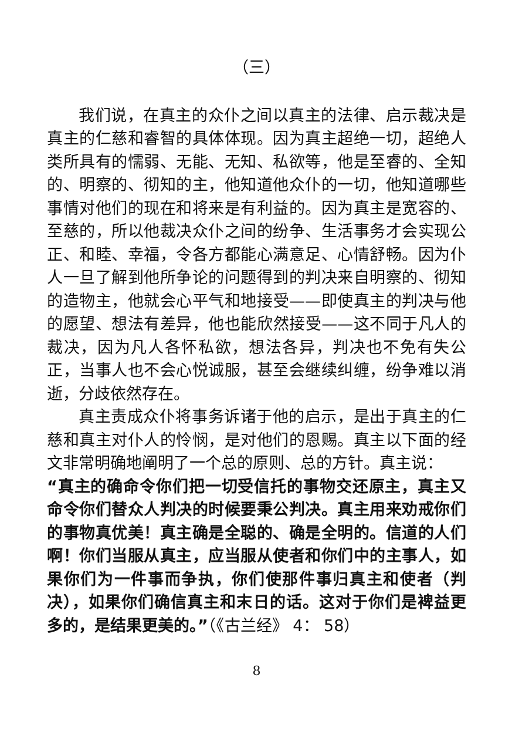（三）
我们说，在真主的众仆之间以真主的法律、启示裁决是真主的仁慈和睿智的具体体现。因为真主超绝一切，超绝人类所具有的懦弱、无能、无知、私欲等，他是至睿的、全知的、明察的、彻知的主，他知道他众仆的一切，他知道哪些事情对他们的现在和将来是有利益的。因为真主是宽容的、至慈的，所以他裁决众仆之间的纷争、生活事务才会实现公正、和睦、幸福，令各方都能心满意足、心情舒畅。因为仆人一旦了解到他所争论的问题得到的判决来自明察的、彻知的造物主，他就会心平气和地接受——即使真主的判决与他的愿望、想法有差异，他也能欣然接受——这不同于凡人的裁决，因为凡人各怀私欲，想法各异，判决也不免有失公正，当事人也不会心悦诚服，甚至会继续纠缠，纷争难以消逝，分歧依然存在。
真主责成众仆将事务诉诸于他的启示，是出于真主的仁慈和真主对仆人的怜悯，是对他们的恩赐。真主以下面的经文非常明确地阐明了一个总的原则、总的方针。真主说：
“真主的确命令你们把一切受信托的事物交还原主，真主又命令你们替众人判决的时候要秉公判决。真主用来劝戒你们的事物真优美！真主确是全聪的、确是全明的。信道的人们啊！你们当服从真主，应当服从使者和你们中的主事人，如果你们为一件事而争执，你们使那件事归真主和使者（判决），如果你们确信真主和末日的话。这对于你们是裨益更多的，是结果更美的。”（《古兰经》 4： 58）
8